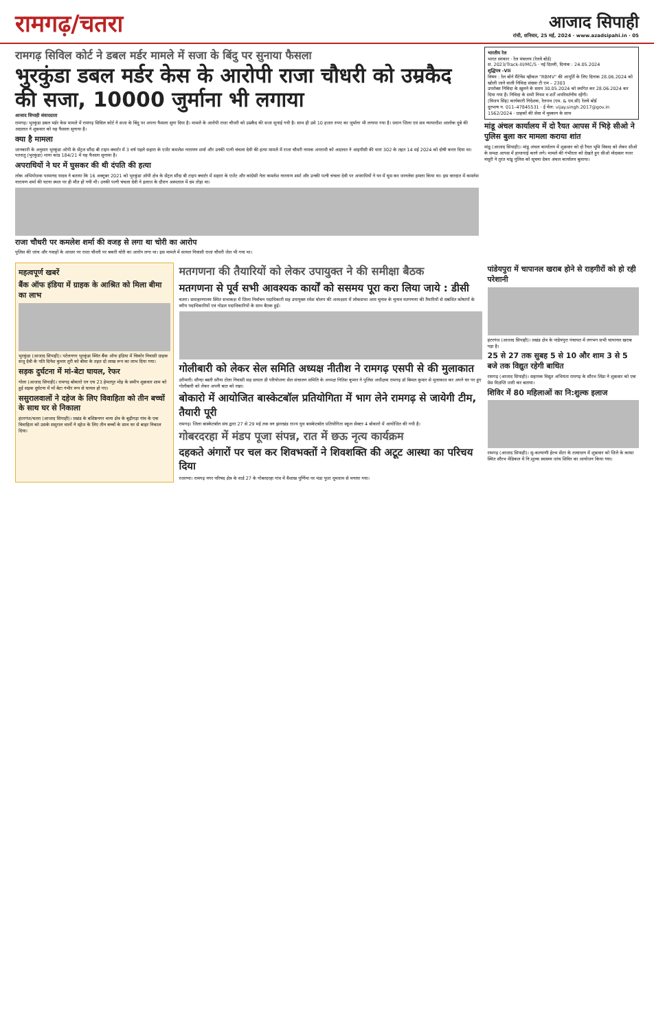रामगढ़/चतरा
आजाद सिपाही
रांची, शनिवार, 25 मई, 2024 · www.azadsipahi.in · 05
रामगढ़ सिविल कोर्ट ने डबल मर्डर मामले में सजा के बिंदु पर सुनाया फैसला
भुरकुंडा डबल मर्डर केस के आरोपी राजा चौधरी को उम्रकैद की सजा, 10000 जुर्माना भी लगाया
आजाद सिपाही संवाददाता
रामगढ़। भुरकुंडा डबल मर्डर केस मामले में रामगढ़ सिविल कोर्ट ने सजा के बिंदु पर अपना फैसला सुना दिया है। मामले के आरोपी राजा चौधरी को उम्रकैद की सजा सुनाई गयी है। साथ ही उसे 10 हजार रुपए का जुर्माना भी लगाया गया है। प्रधान जिला एवं सत्र न्यायाधीश आलोक दुबे की अदालत ने शुक्रवार को यह फैसला सुनाया है।
क्या है मामला
जानकारी के अनुसार भुरकुंडा ओपी के सेंट्रल सौंदा बी टाइप क्वार्टर में 3 वर्ष पहले सहारा के एजेंट कमलेश नारायण शर्मा और उनकी पत्नी चंचला देवी की हत्या मामले में राजा चौधरी नामक अपराधी को अदालत ने आइपीसी की धारा 302 के तहत 14 मई 2024 को दोषी करार दिया था। पतरातू (भुरकुंडा) थाना कांड 184/21 में यह फैसला सुनाया है।
अपराधियों ने घर में घुसकर की थी दंपति की हत्या
लोक अभियोजक परमानंद यादव ने बताया कि 16 अक्टूबर 2021 को भुरकुंडा ओपी क्षेत्र के सेंट्रल सौंदा बी टाइप क्वार्टर में सहारा के एजेंट और कांग्रेसी नेता कमलेश नारायण शर्मा और उनकी पत्नी चंचला देवी पर अपराधियों ने घर में घुस कर जानलेवा हमला किया था। इस वारदात में कमलेश नारायण शर्मा की घटना स्थल पर ही मौत हो गयी थी। उनकी पत्नी चंचला देवी ने इलाज के दौरान अस्पताल में दम तोड़ा था।
राजा चौधरी पर कमलेश शर्मा की वजह से लगा था चोरी का आरोप
पुलिस की जांच और गवाहों के आधार पर राजा चौधरी पर बकरी चोरी का आरोप लगा था। इस मामले में सायल निवासी राजा चौधरी जेल भी गया था।
भारतीय रेल
भारत सरकार · रेल मंत्रालय (रेलवे बोर्ड)
सं. 2023/Track-III/MC/5 · नई दिल्ली, दिनांक : 24.05.2024
शुद्धिपत्र -VII
विषय : रेल बोर्न मैंटेनेंस व्हीकल "RBMV" की आपूर्ति के लिए दिनांक 28.06.2024 को खोली जाने वाली निविदा संख्या टी एम – 2303
उपरोक्त निविदा के खुलने के समय 30.05.2024 को स्थगित कर 28.06.2024 कर दिया गया है। निविदा के सभी नियम व शर्तें अपरिवर्तनीय रहेंगी।
(विजय सिंह) कार्यकारी निदेशक, रेलपथ (एम. & एम.सी) रेलवे बोर्ड
दूरभाष न. 011–47845531 · ई मेल: vijay.singh.2017@gov.in
1562/2024 · ग्राहकों की सेवा में मुस्कान के साथ
मांडू अंचल कार्यालय में दो रैयत आपस में भिड़े सीओ ने पुलिस बुला कर मामला कराया शांत
मांडू (आजाद सिपाही)। मांडू अंचल कार्यालय में शुक्रवार को दो रैयत भूमि विवाद को लेकर सीओ के समक्ष आपस में हाथापाई करने लगे। मामले की गंभीरता को देखते हुए सीओ मोदस्सर नजर मंसूरी ने तुरंत मांडू पुलिस को सूचना देकर अंचल कार्यालय बुलाया।
महत्वपूर्ण खबरें
बैंक ऑफ इंडिया में ग्राहक के आश्रित को मिला बीमा का लाभ
भुरकुंडा (आजाद सिपाही)। पटेलनगर भुरकुंडा स्थित बैंक ऑफ इंडिया में चिकोर निवासी ग्राहक संजू देवी के पति दिनेश कुमार तुरी को बीमा के तहत दो लाख रूप का लाभ दिया गया।
सड़क दुर्घटना में मां-बेटा घायल, रेफर
गोला (आजाद सिपाही)। रामगढ़ बोकारो एन एच 23 हेमतपुर मोड़ के समीप शुक्रवार शाम को हुई सड़क दुर्घटना में माँ बेटा गंभीर रूप से घायल हो गए।
ससुरालवालों ने दहेज के लिए विवाहिता को तीन बच्चों के साथ घर से निकाला
हंटरगंज/चतरा (आजाद सिपाही)। प्रखंड के बशिष्ठनगर थाना क्षेत्र के बुढ़ीगड़ा गांव के एक विवाहिता को उसके ससुराल वालों ने दहेज के लिए तीन बच्चों के साथ घर से बाहर निकाल दिया।
मतगणना की तैयारियों को लेकर उपायुक्त ने की समीक्षा बैठक
मतगणना से पूर्व सभी आवश्यक कार्यों को ससमय पूरा करा लिया जाये : डीसी
चतरा। समाहरणालय स्थित सभाकक्ष में जिला निर्वाचन पदाधिकारी सह उपायुक्त रमेश घोलप की अध्यक्षता में लोकसभा आम चुनाव के चुनाव मतगणना की तैयारियों से संबंधित कोषांगों के वरीय पदाधिकारियों एवं नोडल पदाधिकारियों के साथ बैठक हुई।
गोलीबारी को लेकर सेल समिति अध्यक्ष नीतीश ने रामगढ़ एसपी से की मुलाकात
उरीमारी। सौन्दा बस्ती सरैया टोला निवासी सह सयाल डी परियोजना सेल संचालन समिति के अध्यक्ष नितिश कुमार ने पुलिस अधीक्षक रामगढ़ डॉ बिमल कुमार से मुलाकात कर अपने घर पर हुए गोलीबारी को लेकर अपनी बात को रखा।
बोकारो में आयोजित बास्केटबॉल प्रतियोगिता में भाग लेने रामगढ़ से जायेगी टीम, तैयारी पूरी
रामगढ़। जिला बास्केटबॉल संघ द्वारा 27 से 29 मई तक वन झारखंड राज्य यूथ बास्केटबॉल प्रतियोगिता स्कूल सेक्टर 4 बोकारो में आयोजित की गयी है।
गोबरदरहा में मंडप पूजा संपन्न, रात में छऊ नृत्य कार्यक्रम
दहकते अंगारों पर चल कर शिवभक्तों ने शिवशक्ति की अटूट आस्था का परिचय दिया
रजरप्पा। रामगढ़ नगर परिषद क्षेत्र के वार्ड 27 के गोबरदरहा गांव में वैशाख पूर्णिमा पर मंडा पूजा धूमधाम से मनाया गया।
पांडेयपुरा में चापानल खराब होने से राहगीरों को हो रही परेशानी
हंटरगंज (आजाद सिपाही)। प्रखंड क्षेत्र के पांडेयपुरा पंचायत में लगभग सभी चापानल खराब पड़ा है।
25 से 27 तक सुबह 5 से 10 और शाम 3 से 5 बजे तक विद्युत रहेगी बाधित
रामगढ़ (आजाद सिपाही)। सहायक विद्युत अभियंता रामगढ़ के सौरभ लिंडा ने शुक्रवार को एक प्रेस विज्ञप्ति जारी कर बताया।
शिविर में 80 महिलाओं का नि:शुल्क इलाज
रामगढ़ (आजाद सिपाही)। सु-कल्याणी हेल्थ सेंटर के तत्वाधान में शुक्रवार को जिले के करमा स्थित सौरभ मेडिकल में नि:शुल्क स्वास्थ्य जांच शिविर का आयोजन किया गया।